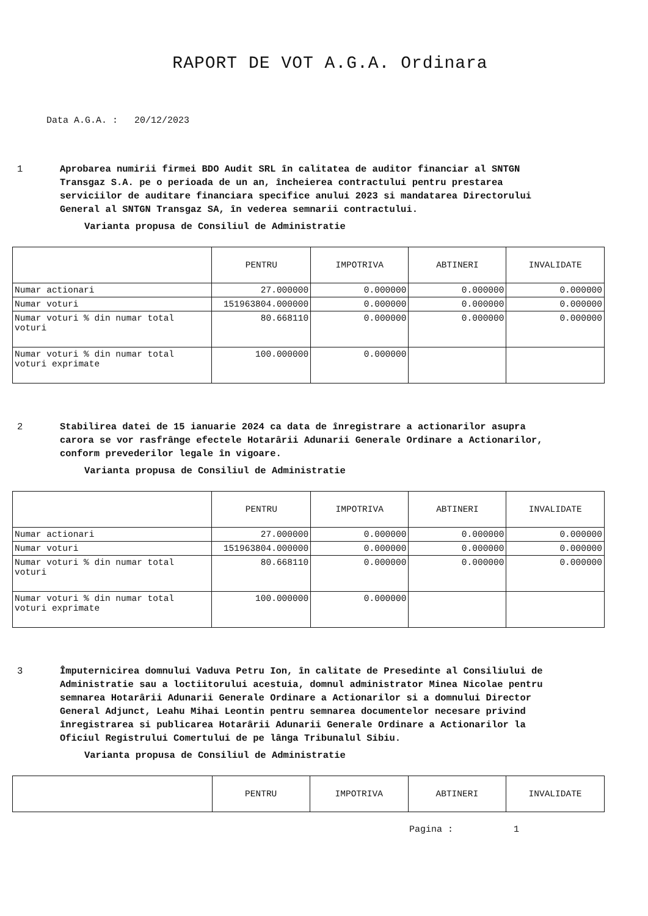RAPORT DE VOT A.G.A. Ordinara
Data A.G.A. : 20/12/2023
1 Aprobarea numirii firmei BDO Audit SRL în calitatea de auditor financiar al SNTGN Transgaz S.A. pe o perioada de un an, încheierea contractului pentru prestarea serviciilor de auditare financiara specifice anului 2023 si mandatarea Directorului General al SNTGN Transgaz SA, în vederea semnarii contractului.
Varianta propusa de Consiliul de Administratie
| | PENTRU | IMPOTRIVA | ABTINERI | INVALIDATE |
| --- | --- | --- | --- | --- |
| Numar actionari | 27.000000 | 0.000000 | 0.000000 | 0.000000 |
| Numar voturi | 151963804.000000 | 0.000000 | 0.000000 | 0.000000 |
| Numar voturi % din numar total voturi | 80.668110 | 0.000000 | 0.000000 | 0.000000 |
| Numar voturi % din numar total voturi exprimate | 100.000000 | 0.000000 | | |
2 Stabilirea datei de 15 ianuarie 2024 ca data de înregistrare a actionarilor asupra carora se vor rasfrânge efectele Hotarârii Adunarii Generale Ordinare a Actionarilor, conform prevederilor legale în vigoare.
Varianta propusa de Consiliul de Administratie
| | PENTRU | IMPOTRIVA | ABTINERI | INVALIDATE |
| --- | --- | --- | --- | --- |
| Numar actionari | 27.000000 | 0.000000 | 0.000000 | 0.000000 |
| Numar voturi | 151963804.000000 | 0.000000 | 0.000000 | 0.000000 |
| Numar voturi % din numar total voturi | 80.668110 | 0.000000 | 0.000000 | 0.000000 |
| Numar voturi % din numar total voturi exprimate | 100.000000 | 0.000000 | | |
3 Împuternicirea domnului Vaduva Petru Ion, în calitate de Presedinte al Consiliului de Administratie sau a loctiitorului acestuia, domnul administrator Minea Nicolae pentru semnarea Hotarârii Adunarii Generale Ordinare a Actionarilor si a domnului Director General Adjunct, Leahu Mihai Leontin pentru semnarea documentelor necesare privind înregistrarea si publicarea Hotarârii Adunarii Generale Ordinare a Actionarilor la Oficiul Registrului Comertului de pe lânga Tribunalul Sibiu.
Varianta propusa de Consiliul de Administratie
| | PENTRU | IMPOTRIVA | ABTINERI | INVALIDATE |
| --- | --- | --- | --- | --- |
Pagina : 1